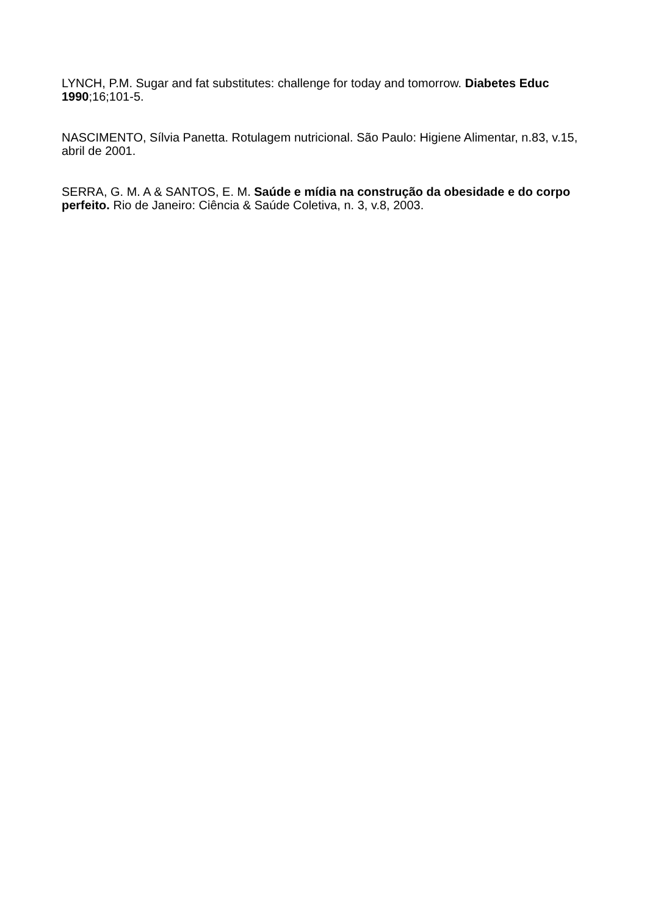LYNCH, P.M. Sugar and fat substitutes: challenge for today and tomorrow. Diabetes Educ 1990;16;101-5.
NASCIMENTO, Sílvia Panetta. Rotulagem nutricional. São Paulo: Higiene Alimentar, n.83, v.15, abril de 2001.
SERRA, G. M. A & SANTOS, E. M. Saúde e mídia na construção da obesidade e do corpo perfeito. Rio de Janeiro: Ciência & Saúde Coletiva, n. 3, v.8, 2003.